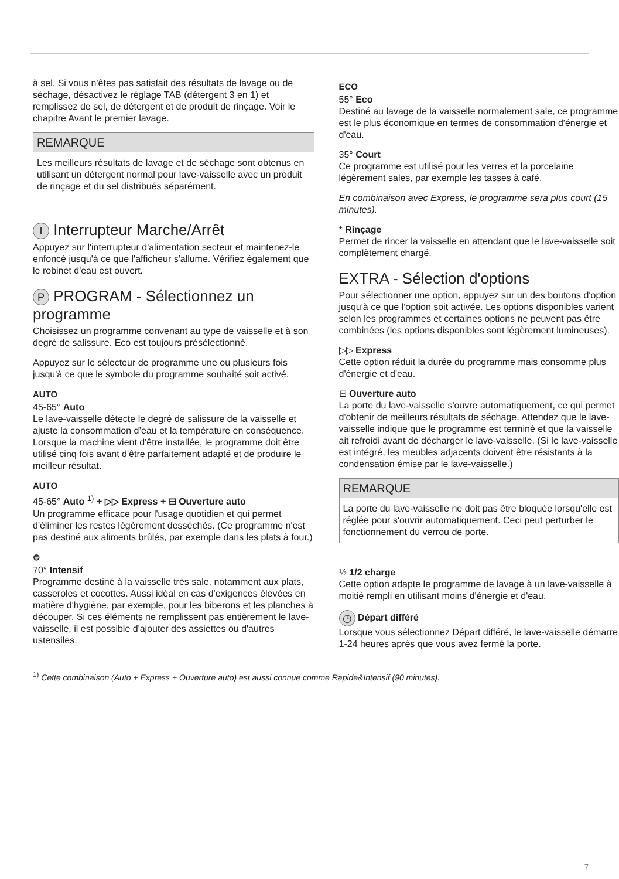à sel. Si vous n'êtes pas satisfait des résultats de lavage ou de séchage, désactivez le réglage TAB (détergent 3 en 1) et remplissez de sel, de détergent et de produit de rinçage. Voir le chapitre Avant le premier lavage.
REMARQUE
Les meilleurs résultats de lavage et de séchage sont obtenus en utilisant un détergent normal pour lave-vaisselle avec un produit de rinçage et du sel distribués séparément.
I Interrupteur Marche/Arrêt
Appuyez sur l'interrupteur d'alimentation secteur et maintenez-le enfoncé jusqu'à ce que l'afficheur s'allume. Vérifiez également que le robinet d'eau est ouvert.
P PROGRAM - Sélectionnez un programme
Choisissez un programme convenant au type de vaisselle et à son degré de salissure. Eco est toujours présélectionné.
Appuyez sur le sélecteur de programme une ou plusieurs fois jusqu'à ce que le symbole du programme souhaité soit activé.
AUTO
45-65° Auto
Le lave-vaisselle détecte le degré de salissure de la vaisselle et ajuste la consommation d’eau et la température en conséquence. Lorsque la machine vient d'être installée, le programme doit être utilisé cinq fois avant d'être parfaitement adapté et de produire le meilleur résultat.
AUTO
45-65° Auto <sup>1)</sup> + ▷▷ Express + ⊟ Ouverture auto
Un programme efficace pour l'usage quotidien et qui permet d'éliminer les restes légèrement desséchés. (Ce programme n'est pas destiné aux aliments brûlés, par exemple dans les plats à four.)
⊜
70° Intensif
Programme destiné à la vaisselle très sale, notamment aux plats, casseroles et cocottes. Aussi idéal en cas d'exigences élevées en matière d'hygiène, par exemple, pour les biberons et les planches à découper. Si ces éléments ne remplissent pas entièrement le lave-vaisselle, il est possible d'ajouter des assiettes ou d'autres ustensiles.
ECO
55° Eco
Destiné au lavage de la vaisselle normalement sale, ce programme est le plus économique en termes de consommation d'énergie et d'eau.
35° Court
Ce programme est utilisé pour les verres et la porcelaine légèrement sales, par exemple les tasses à café.
En combinaison avec Express, le programme sera plus court (15 minutes).
* Rinçage
Permet de rincer la vaisselle en attendant que le lave-vaisselle soit complètement chargé.
EXTRA - Sélection d'options
Pour sélectionner une option, appuyez sur un des boutons d'option jusqu'à ce que l'option soit activée. Les options disponibles varient selon les programmes et certaines options ne peuvent pas être combinées (les options disponibles sont légèrement lumineuses).
▷▷ Express
Cette option réduit la durée du programme mais consomme plus d'énergie et d'eau.
⊟ Ouverture auto
La porte du lave-vaisselle s'ouvre automatiquement, ce qui permet d'obtenir de meilleurs résultats de séchage. Attendez que le lave-vaisselle indique que le programme est terminé et que la vaisselle ait refroidi avant de décharger le lave-vaisselle. (Si le lave-vaisselle est intégré, les meubles adjacents doivent être résistants à la condensation émise par le lave-vaisselle.)
REMARQUE
La porte du lave-vaisselle ne doit pas être bloquée lorsqu'elle est réglée pour s'ouvrir automatiquement. Ceci peut perturber le fonctionnement du verrou de porte.
½ 1/2 charge
Cette option adapte le programme de lavage à un lave-vaisselle à moitié rempli en utilisant moins d'énergie et d'eau.
◷ Départ différé
Lorsque vous sélectionnez Départ différé, le lave-vaisselle démarre 1-24 heures après que vous avez fermé la porte.
<sup>1)</sup> Cette combinaison (Auto + Express + Ouverture auto) est aussi connue comme Rapide&Intensif (90 minutes).
7